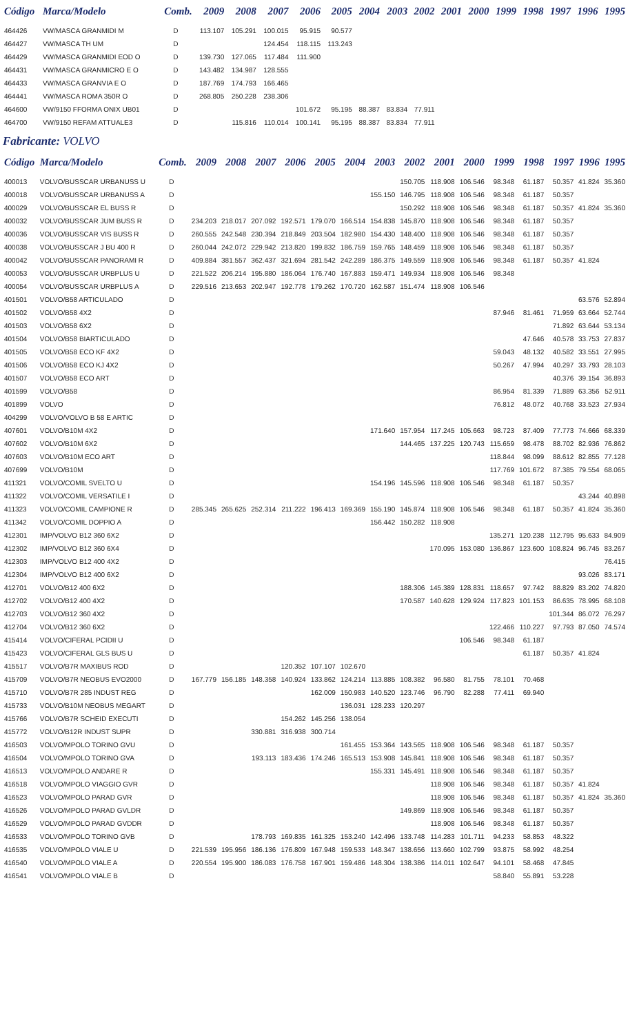| Código | Marca/Modelo | Comb. | 2009 | 2008 | 2007 | 2006 | 2005 | 2004 | 2003 | 2002 | 2001 | 2000 | 1999 | 1998 | 1997 | 1996 | 1995 |
| --- | --- | --- | --- | --- | --- | --- | --- | --- | --- | --- | --- | --- | --- | --- | --- | --- | --- |
| 464426 | VW/MASCA GRANMIDI M | D | 113.107 | 105.291 | 100.015 | 95.915 | 90.577 | | | | | | | | | | |
| 464427 | VW/MASCA TH UM | D | | | 124.454 | 118.115 | 113.243 | | | | | | | | | | |
| 464429 | VW/MASCA GRANMIDI EOD O | D | 139.730 | 127.065 | 117.484 | 111.900 | | | | | | | | | | | |
| 464431 | VW/MASCA GRANMICRO E O | D | 143.482 | 134.987 | 128.555 | | | | | | | | | | | | |
| 464433 | VW/MASCA GRANVIA E O | D | 187.769 | 174.793 | 166.465 | | | | | | | | | | | | |
| 464441 | VW/MASCA ROMA 350R O | D | 268.805 | 250.228 | 238.306 | | | | | | | | | | | | |
| 464600 | VW/9150 FFORMA ONIX UB01 | D | | | | 101.672 | 95.195 | 88.387 | 83.834 | 77.911 | | | | | | | |
| 464700 | VW/9150 REFAM ATTUALE3 | D | | 115.816 | 110.014 | 100.141 | 95.195 | 88.387 | 83.834 | 77.911 | | | | | | | |
Fabricante: VOLVO
| Código | Marca/Modelo | Comb. | 2009 | 2008 | 2007 | 2006 | 2005 | 2004 | 2003 | 2002 | 2001 | 2000 | 1999 | 1998 | 1997 | 1996 | 1995 |
| --- | --- | --- | --- | --- | --- | --- | --- | --- | --- | --- | --- | --- | --- | --- | --- | --- | --- |
| 400013 | VOLVO/BUSSCAR URBANUSS U | D | | | | | | | | 150.705 | 118.908 | 106.546 | 98.348 | 61.187 | 50.357 | 41.824 | 35.360 |
| 400018 | VOLVO/BUSSCAR URBANUSS A | D | | | | | | | 155.150 | 146.795 | 118.908 | 106.546 | 98.348 | 61.187 | 50.357 | | |
| 400029 | VOLVO/BUSSCAR EL BUSS R | D | | | | | | | | 150.292 | 118.908 | 106.546 | 98.348 | 61.187 | 50.357 | 41.824 | 35.360 |
| 400032 | VOLVO/BUSSCAR JUM BUSS R | D | 234.203 | 218.017 | 207.092 | 192.571 | 179.070 | 166.514 | 154.838 | 145.870 | 118.908 | 106.546 | 98.348 | 61.187 | 50.357 | | |
| 400036 | VOLVO/BUSSCAR VIS BUSS R | D | 260.555 | 242.548 | 230.394 | 218.849 | 203.504 | 182.980 | 154.430 | 148.400 | 118.908 | 106.546 | 98.348 | 61.187 | 50.357 | | |
| 400038 | VOLVO/BUSSCAR J BU 400 R | D | 260.044 | 242.072 | 229.942 | 213.820 | 199.832 | 186.759 | 159.765 | 148.459 | 118.908 | 106.546 | 98.348 | 61.187 | 50.357 | | |
| 400042 | VOLVO/BUSSCAR PANORAMI R | D | 409.884 | 381.557 | 362.437 | 321.694 | 281.542 | 242.289 | 186.375 | 149.559 | 118.908 | 106.546 | 98.348 | 61.187 | 50.357 | 41.824 | |
| 400053 | VOLVO/BUSSCAR URBPLUS U | D | 221.522 | 206.214 | 195.880 | 186.064 | 176.740 | 167.883 | 159.471 | 149.934 | 118.908 | 106.546 | 98.348 | | | | |
| 400054 | VOLVO/BUSSCAR URBPLUS A | D | 229.516 | 213.653 | 202.947 | 192.778 | 179.262 | 170.720 | 162.587 | 151.474 | 118.908 | 106.546 | | | | | |
| 401501 | VOLVO/B58 ARTICULADO | D | | | | | | | | | | | | | | 63.576 | 52.894 |
| 401502 | VOLVO/B58 4X2 | D | | | | | | | | | | | 87.946 | 81.461 | 71.959 | 63.664 | 52.744 |
| 401503 | VOLVO/B58 6X2 | D | | | | | | | | | | | | | 71.892 | 63.644 | 53.134 |
| 401504 | VOLVO/B58 BIARTICULADO | D | | | | | | | | | | | | 47.646 | 40.578 | 33.753 | 27.837 |
| 401505 | VOLVO/B58 ECO KF 4X2 | D | | | | | | | | | | | 59.043 | 48.132 | 40.582 | 33.551 | 27.995 |
| 401506 | VOLVO/B58 ECO KJ 4X2 | D | | | | | | | | | | | 50.267 | 47.994 | 40.297 | 33.793 | 28.103 |
| 401507 | VOLVO/B58 ECO ART | D | | | | | | | | | | | | | 40.376 | 39.154 | 36.893 |
| 401599 | VOLVO/B58 | D | | | | | | | | | | | 86.954 | 81.339 | 71.889 | 63.356 | 52.911 |
| 401899 | VOLVO | D | | | | | | | | | | | 76.812 | 48.072 | 40.768 | 33.523 | 27.934 |
| 404299 | VOLVO/VOLVO B 58 E ARTIC | D | | | | | | | | | | | | | | | |
| 407601 | VOLVO/B10M 4X2 | D | | | | | | | 171.640 | 157.954 | 117.245 | 105.663 | 98.723 | 87.409 | 77.773 | 74.666 | 68.339 |
| 407602 | VOLVO/B10M 6X2 | D | | | | | | | | 144.465 | 137.225 | 120.743 | 115.659 | 98.478 | 88.702 | 82.936 | 76.862 |
| 407603 | VOLVO/B10M ECO ART | D | | | | | | | | | | | 118.844 | 98.099 | 88.612 | 82.855 | 77.128 |
| 407699 | VOLVO/B10M | D | | | | | | | | | | | 117.769 | 101.672 | 87.385 | 79.554 | 68.065 |
| 411321 | VOLVO/COMIL SVELTO U | D | | | | | | | 154.196 | 145.596 | 118.908 | 106.546 | 98.348 | 61.187 | 50.357 | | |
| 411322 | VOLVO/COMIL VERSATILE I | D | | | | | | | | | | | | | | 43.244 | 40.898 |
| 411323 | VOLVO/COMIL CAMPIONE R | D | 285.345 | 265.625 | 252.314 | 211.222 | 196.413 | 169.369 | 155.190 | 145.874 | 118.908 | 106.546 | 98.348 | 61.187 | 50.357 | 41.824 | 35.360 |
| 411342 | VOLVO/COMIL DOPPIO A | D | | | | | | | 156.442 | 150.282 | 118.908 | | | | | | |
| 412301 | IMP/VOLVO B12 360 6X2 | D | | | | | | | | | | | 135.271 | 120.238 | 112.795 | 95.633 | 84.909 |
| 412302 | IMP/VOLVO B12 360 6X4 | D | | | | | | | | | 170.095 | 153.080 | 136.867 | 123.600 | 108.824 | 96.745 | 83.267 |
| 412303 | IMP/VOLVO B12 400 4X2 | D | | | | | | | | | | | | | | | 76.415 |
| 412304 | IMP/VOLVO B12 400 6X2 | D | | | | | | | | | | | | | | 93.026 | 83.171 |
| 412701 | VOLVO/B12 400 6X2 | D | | | | | | | | 188.306 | 145.389 | 128.831 | 118.657 | 97.742 | 88.829 | 83.202 | 74.820 |
| 412702 | VOLVO/B12 400 4X2 | D | | | | | | | | 170.587 | 140.628 | 129.924 | 117.823 | 101.153 | 86.635 | 78.995 | 68.108 |
| 412703 | VOLVO/B12 360 4X2 | D | | | | | | | | | | | | | 101.344 | 86.072 | 76.297 |
| 412704 | VOLVO/B12 360 6X2 | D | | | | | | | | | | | 122.466 | 110.227 | 97.793 | 87.050 | 74.574 |
| 415414 | VOLVO/CIFERAL PCIDII U | D | | | | | | | | | | 106.546 | 98.348 | 61.187 | | | |
| 415423 | VOLVO/CIFERAL GLS BUS U | D | | | | | | | | | | | | 61.187 | 50.357 | 41.824 | |
| 415517 | VOLVO/B7R MAXIBUS ROD | D | | | | 120.352 | 107.107 | 102.670 | | | | | | | | | |
| 415709 | VOLVO/B7R NEOBUS EVO2000 | D | 167.779 | 156.185 | 148.358 | 140.924 | 133.862 | 124.214 | 113.885 | 108.382 | 96.580 | 81.755 | 78.101 | 70.468 | | | |
| 415710 | VOLVO/B7R 285 INDUST REG | D | | | | | 162.009 | 150.983 | 140.520 | 123.746 | 96.790 | 82.288 | 77.411 | 69.940 | | | |
| 415733 | VOLVO/B10M NEOBUS MEGART | D | | | | | | 136.031 | 128.233 | 120.297 | | | | | | | |
| 415766 | VOLVO/B7R SCHEID EXECUTI | D | | | | 154.262 | 145.256 | 138.054 | | | | | | | | | |
| 415772 | VOLVO/B12R INDUST SUPR | D | | | 330.881 | 316.938 | 300.714 | | | | | | | | | | |
| 416503 | VOLVO/MPOLO TORINO GVU | D | | | | | | 161.455 | 153.364 | 143.565 | 118.908 | 106.546 | 98.348 | 61.187 | 50.357 | | |
| 416504 | VOLVO/MPOLO TORINO GVA | D | | | 193.113 | 183.436 | 174.246 | 165.513 | 153.908 | 145.841 | 118.908 | 106.546 | 98.348 | 61.187 | 50.357 | | |
| 416513 | VOLVO/MPOLO ANDARE R | D | | | | | | | 155.331 | 145.491 | 118.908 | 106.546 | 98.348 | 61.187 | 50.357 | | |
| 416518 | VOLVO/MPOLO VIAGGIO GVR | D | | | | | | | | | 118.908 | 106.546 | 98.348 | 61.187 | 50.357 | 41.824 | |
| 416523 | VOLVO/MPOLO PARAD GVR | D | | | | | | | | | 118.908 | 106.546 | 98.348 | 61.187 | 50.357 | 41.824 | 35.360 |
| 416526 | VOLVO/MPOLO PARAD GVLDR | D | | | | | | | | 149.869 | 118.908 | 106.546 | 98.348 | 61.187 | 50.357 | | |
| 416529 | VOLVO/MPOLO PARAD GVDDR | D | | | | | | | | | 118.908 | 106.546 | 98.348 | 61.187 | 50.357 | | |
| 416533 | VOLVO/MPOLO TORINO GVB | D | | | 178.793 | 169.835 | 161.325 | 153.240 | 142.496 | 133.748 | 114.283 | 101.711 | 94.233 | 58.853 | 48.322 | | |
| 416535 | VOLVO/MPOLO VIALE U | D | 221.539 | 195.956 | 186.136 | 176.809 | 167.948 | 159.533 | 148.347 | 138.656 | 113.660 | 102.799 | 93.875 | 58.992 | 48.254 | | |
| 416540 | VOLVO/MPOLO VIALE A | D | 220.554 | 195.900 | 186.083 | 176.758 | 167.901 | 159.486 | 148.304 | 138.386 | 114.011 | 102.647 | 94.101 | 58.468 | 47.845 | | |
| 416541 | VOLVO/MPOLO VIALE B | D | | | | | | | | | | | 58.840 | 55.891 | 53.228 | | |